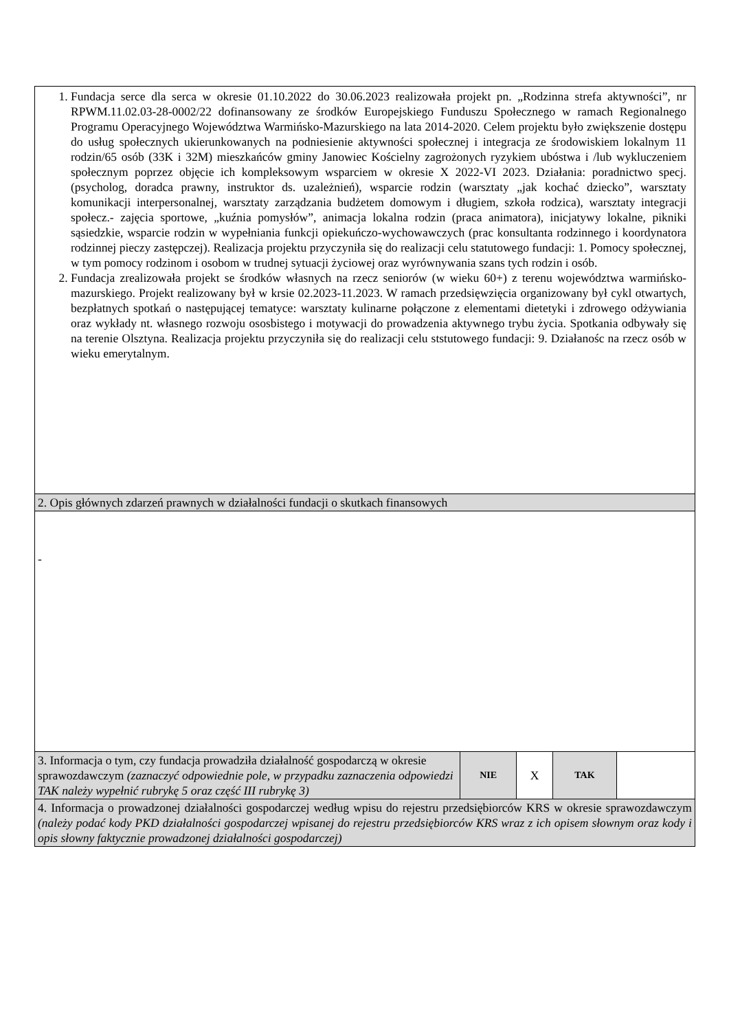| 1. Fundacja serce dla serca w okresie 01.10.2022 do 30.06.2023 realizowała projekt pn. „Rodzinna strefa aktywności”, nr RPWM.11.02.03-28-0002/22 dofinansowany ze środków Europejskiego Funduszu Społecznego w ramach Regionalnego Programu Operacyjnego Województwa Warmińsko-Mazurskiego na lata 2014-2020. Celem projektu było zwiększenie dostępu do usług społecznych ukierunkowanych na podniesienie aktywności społecznej i integracja ze środowiskiem lokalnym 11 rodzin/65 osób (33K i 32M) mieszkańców gminy Janowiec Kościelny zagrożonych ryzykiem ubóstwa i /lub wykluczeniem społecznym poprzez objęcie ich kompleksowym wsparciem w okresie X 2022-VI 2023. Działania: poradnictwo specj.(psycholog, doradca prawny, instruktor ds. uzależnień), wsparcie rodzin (warsztaty „jak kochać dziecko”, warsztaty komunikacji interpersonalnej, warsztaty zarządzania budżetem domowym i długiem, szkoła rodzica), warsztaty integracji społecz.- zajęcia sportowe, „kuźnia pomysłów”, animacja lokalna rodzin (praca animatora), inicjatywy lokalne, pikniki sąsiedzkie, wsparcie rodzin w wypełniania funkcji opiekuńczo-wychowawczych (prac konsultanta rodzinnego i koordynatora rodzinnej pieczy zastępczej). Realizacja projektu przyczyniła się do realizacji celu statutowego fundacji: 1. Pomocy społecznej, w tym pomocy rodzinom i osobom w trudnej sytuacji życiowej oraz wyrównywania szans tych rodzin i osób. 2. Fundacja zrealizowała projekt se środków własnych na rzecz seniorów (w wieku 60+) z terenu województwa warmińsko-mazurskiego. Projekt realizowany był w krsie 02.2023-11.2023. W ramach przedsięwzięcia organizowany był cykl otwartych, bezpłatnych spotkań o następującej tematyce: warsztaty kulinarne połączone z elementami dietetyki i zdrowego odżywiania oraz wykłady nt. własnego rozwoju ososbistego i motywacji do prowadzenia aktywnego trybu życia. Spotkania odbywały się na terenie Olsztyna. Realizacja projektu przyczyniła się do realizacji celu ststutowego fundacji: 9. Działanośc na rzecz osób w wieku emerytalnym. | | | | |
| 2. Opis głównych zdarzeń prawnych w działalności fundacji o skutkach finansowych | | | | |
| - | | | | |
| 3. Informacja o tym, czy fundacja prowadziła działalność gospodarczą w okresie sprawozdawczym (zaznaczyć odpowiednie pole, w przypadku zaznaczenia odpowiedzi TAK należy wypełnić rubrykę 5 oraz część III rubrykę 3) | NIE | X | TAK | |
| 4. Informacja o prowadzonej działalności gospodarczej według wpisu do rejestru przedsiębiorców KRS w okresie sprawozdawczym (należy podać kody PKD działalności gospodarczej wpisanej do rejestru przedsiębiorców KRS wraz z ich opisem słownym oraz kody i opis słowny faktycznie prowadzonej działalności gospodarczej) | | | | |